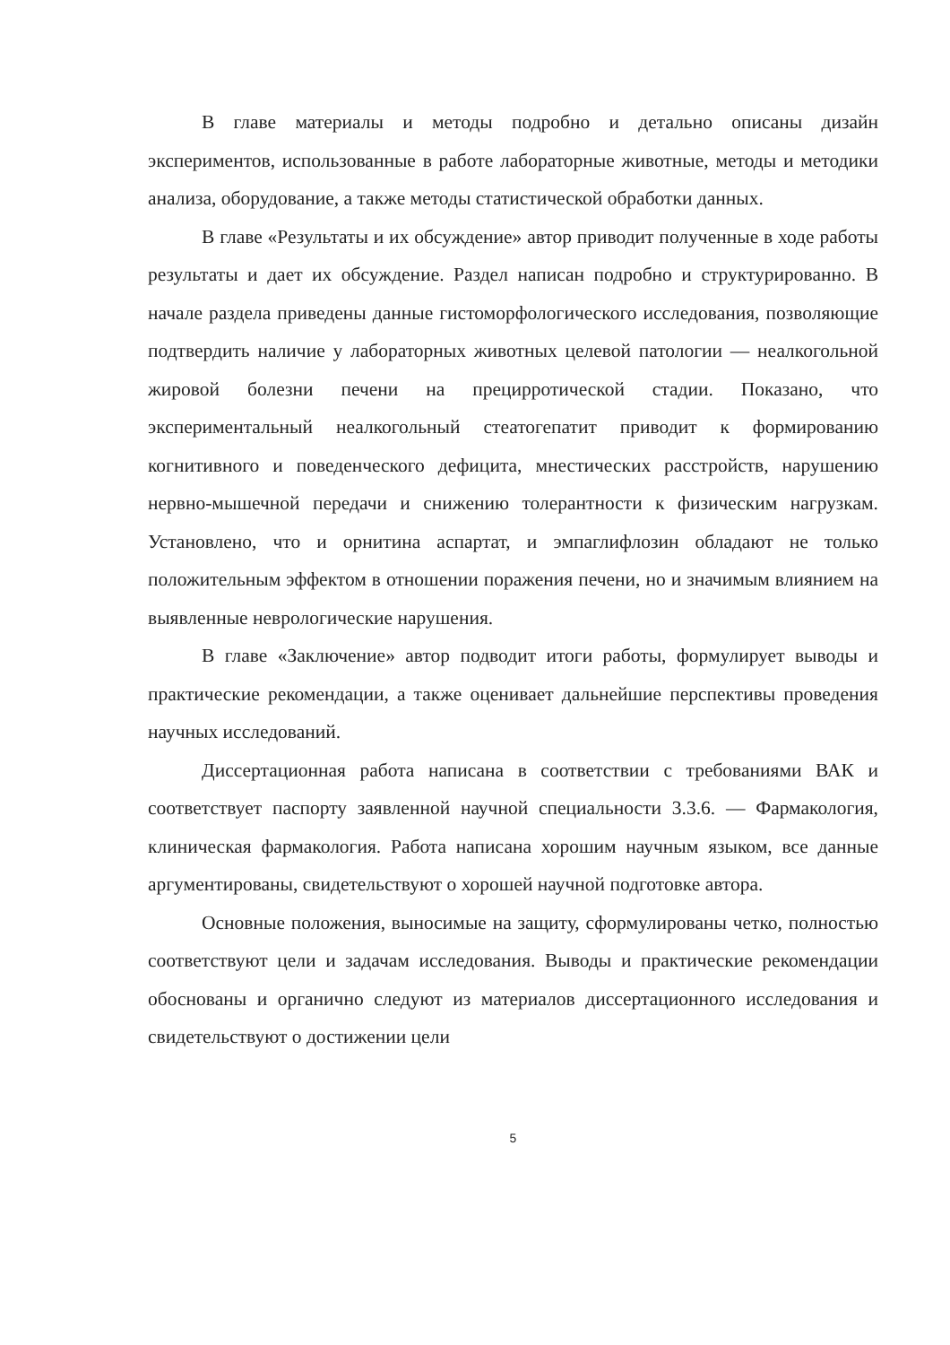В главе материалы и методы подробно и детально описаны дизайн экспериментов, использованные в работе лабораторные животные, методы и методики анализа, оборудование, а также методы статистической обработки данных.
В главе «Результаты и их обсуждение» автор приводит полученные в ходе работы результаты и дает их обсуждение. Раздел написан подробно и структурированно. В начале раздела приведены данные гистоморфологического исследования, позволяющие подтвердить наличие у лабораторных животных целевой патологии — неалкогольной жировой болезни печени на прецирротической стадии. Показано, что экспериментальный неалкогольный стеатогепатит приводит к формированию когнитивного и поведенческого дефицита, мнестических расстройств, нарушению нервно-мышечной передачи и снижению толерантности к физическим нагрузкам. Установлено, что и орнитина аспартат, и эмпаглифлозин обладают не только положительным эффектом в отношении поражения печени, но и значимым влиянием на выявленные неврологические нарушения.
В главе «Заключение» автор подводит итоги работы, формулирует выводы и практические рекомендации, а также оценивает дальнейшие перспективы проведения научных исследований.
Диссертационная работа написана в соответствии с требованиями ВАК и соответствует паспорту заявленной научной специальности 3.3.6. — Фармакология, клиническая фармакология. Работа написана хорошим научным языком, все данные аргументированы, свидетельствуют о хорошей научной подготовке автора.
Основные положения, выносимые на защиту, сформулированы четко, полностью соответствуют цели и задачам исследования. Выводы и практические рекомендации обоснованы и органично следуют из материалов диссертационного исследования и свидетельствуют о достижении цели
5